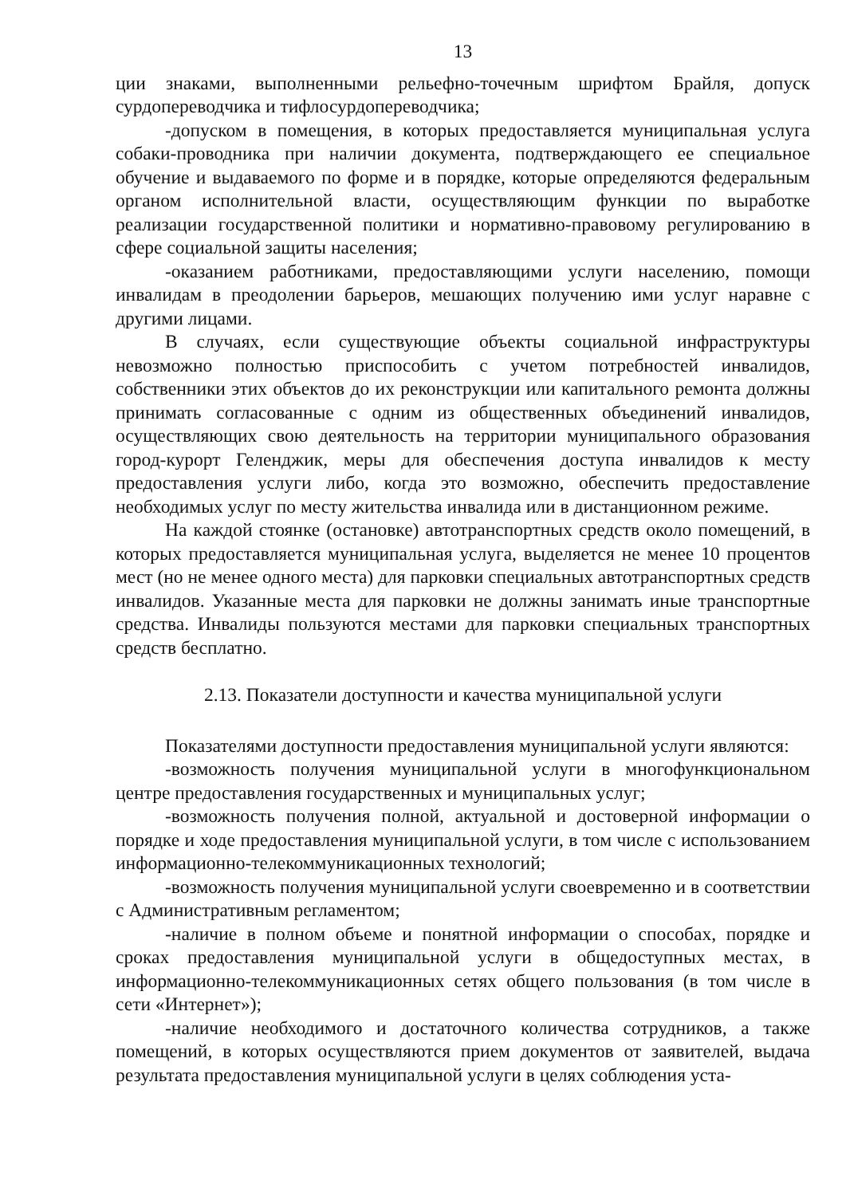13
ции знаками, выполненными рельефно-точечным шрифтом Брайля, допуск сурдопереводчика и тифлосурдопереводчика;
-допуском в помещения, в которых предоставляется муниципальная услуга собаки-проводника при наличии документа, подтверждающего ее специальное обучение и выдаваемого по форме и в порядке, которые определяются федеральным органом исполнительной власти, осуществляющим функции по выработке реализации государственной политики и нормативно-правовому регулированию в сфере социальной защиты населения;
-оказанием работниками, предоставляющими услуги населению, помощи инвалидам в преодолении барьеров, мешающих получению ими услуг наравне с другими лицами.
В случаях, если существующие объекты социальной инфраструктуры невозможно полностью приспособить с учетом потребностей инвалидов, собственники этих объектов до их реконструкции или капитального ремонта должны принимать согласованные с одним из общественных объединений инвалидов, осуществляющих свою деятельность на территории муниципального образования город-курорт Геленджик, меры для обеспечения доступа инвалидов к месту предоставления услуги либо, когда это возможно, обеспечить предоставление необходимых услуг по месту жительства инвалида или в дистанционном режиме.
На каждой стоянке (остановке) автотранспортных средств около помещений, в которых предоставляется муниципальная услуга, выделяется не менее 10 процентов мест (но не менее одного места) для парковки специальных автотранспортных средств инвалидов. Указанные места для парковки не должны занимать иные транспортные средства. Инвалиды пользуются местами для парковки специальных транспортных средств бесплатно.
2.13. Показатели доступности и качества муниципальной услуги
Показателями доступности предоставления муниципальной услуги являются:
-возможность получения муниципальной услуги в многофункциональном центре предоставления государственных и муниципальных услуг;
-возможность получения полной, актуальной и достоверной информации о порядке и ходе предоставления муниципальной услуги, в том числе с использованием информационно-телекоммуникационных технологий;
-возможность получения муниципальной услуги своевременно и в соответствии с Административным регламентом;
-наличие в полном объеме и понятной информации о способах, порядке и сроках предоставления муниципальной услуги в общедоступных местах, в информационно-телекоммуникационных сетях общего пользования (в том числе в сети «Интернет»);
-наличие необходимого и достаточного количества сотрудников, а также помещений, в которых осуществляются прием документов от заявителей, выдача результата предоставления муниципальной услуги в целях соблюдения уста-